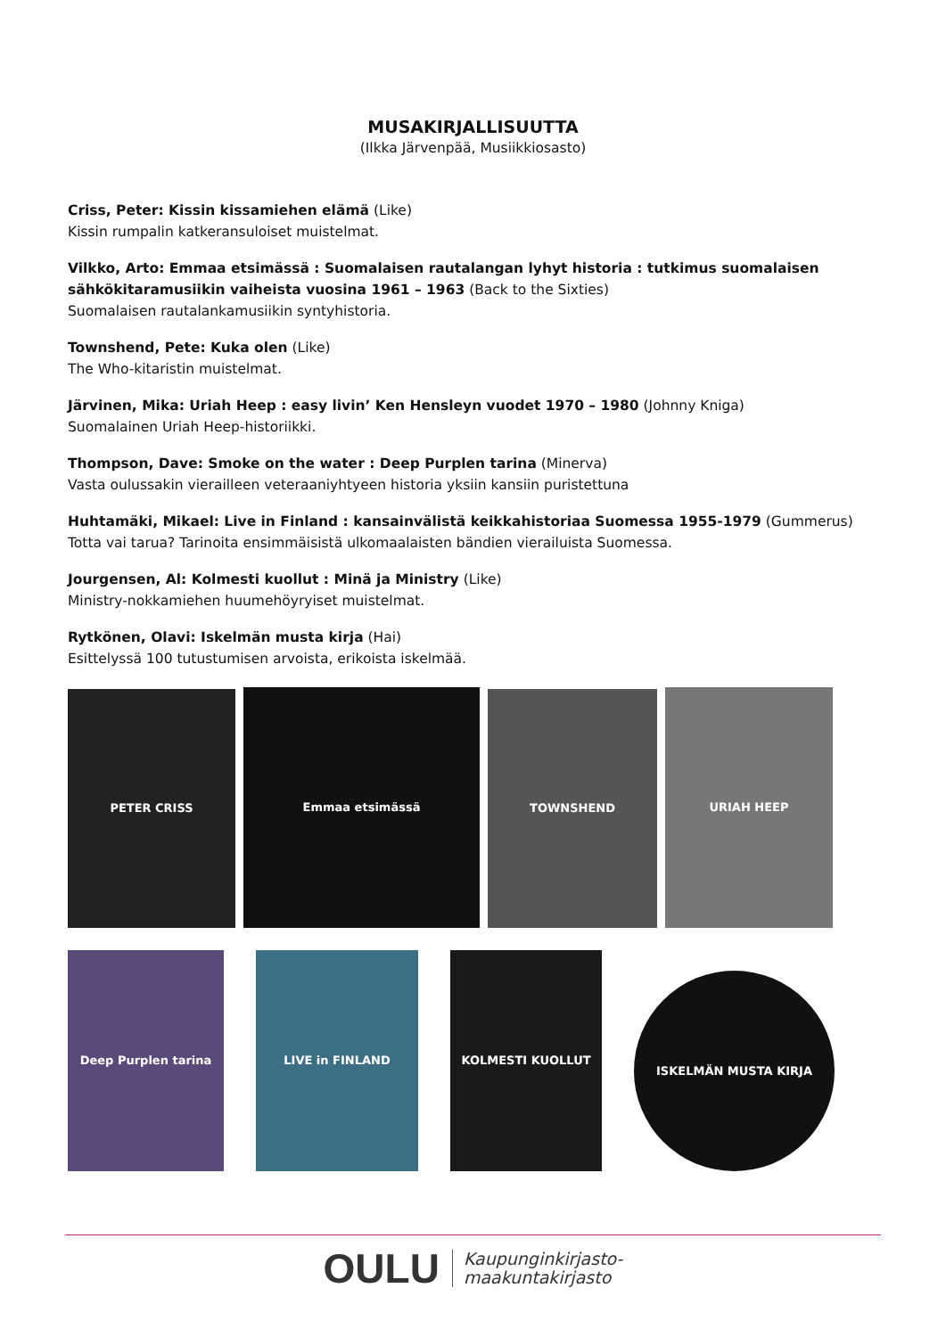MUSAKIRJALLISUUTTA
(Ilkka Järvenpää, Musiikkiosasto)
Criss, Peter: Kissin kissamiehen elämä (Like)
Kissin rumpalin katkeransuloiset muistelmat.
Vilkko, Arto: Emmaa etsimässä : Suomalaisen rautalangan lyhyt historia : tutkimus suomalaisen sähkökitaramusiikin vaiheista vuosina 1961 – 1963 (Back to the Sixties)
Suomalaisen rautalankamusiikin syntyhistoria.
Townshend, Pete: Kuka olen (Like)
The Who-kitaristin muistelmat.
Järvinen, Mika: Uriah Heep : easy livin’ Ken Hensleyn vuodet 1970 – 1980 (Johnny Kniga)
Suomalainen Uriah Heep-historiikki.
Thompson, Dave: Smoke on the water : Deep Purplen tarina (Minerva)
Vasta oulussakin vierailleen veteraaniyhtyeen historia yksiin kansiin puristettuna
Huhtamäki, Mikael: Live in Finland : kansainvälistä keikkahistoriaa Suomessa 1955-1979 (Gummerus)
Totta vai tarua? Tarinoita ensimmäisistä ulkomaalaisten bändien vierailuista Suomessa.
Jourgensen, Al: Kolmesti kuollut : Minä ja Ministry (Like)
Ministry-nokkamiehen huumehöyryiset muistelmat.
Rytkönen, Olavi: Iskelmän musta kirja (Hai)
Esittelyssä 100 tutustumisen arvoista, erikoista iskelmää.
PETER CRISS
Emmaa etsimässä
TOWNSHEND
URIAH HEEP
Deep Purplen tarina
LIVE in FINLAND
KOLMESTI KUOLLUT
ISKELMÄN MUSTA KIRJA
OULU Kaupunginkirjasto-
maakuntakirjasto